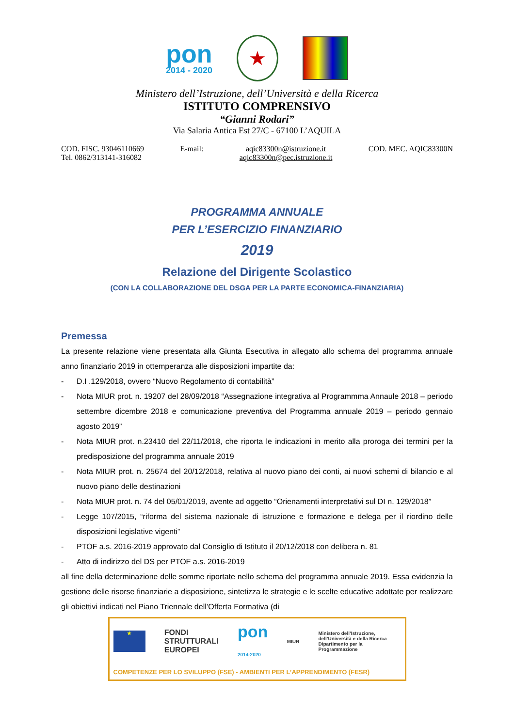pon
2014 - 2020
★
Ministero dell’Istruzione, dell’Università e della Ricerca
ISTITUTO COMPRENSIVO
“Gianni Rodari”
Via Salaria Antica Est 27/C - 67100 L’AQUILA
COD. FISC. 93046110669
Tel. 0862/313141-316082
E-mail: aqic83300n@istruzione.it
aqic83300n@pec.istruzione.it
COD. MEC. AQIC83300N
PROGRAMMA ANNUALE
PER L’ESERCIZIO FINANZIARIO
2019
Relazione del Dirigente Scolastico
(CON LA COLLABORAZIONE DEL DSGA PER LA PARTE ECONOMICA-FINANZIARIA)
Premessa
La presente relazione viene presentata alla Giunta Esecutiva in allegato allo schema del programma annuale anno finanziario 2019 in ottemperanza alle disposizioni impartite da:
-
D.I .129/2018, ovvero “Nuovo Regolamento di contabilità”
-
Nota MIUR prot. n. 19207 del 28/09/2018 “Assegnazione integrativa al Programmma Annaule 2018 – periodo settembre dicembre 2018 e comunicazione preventiva del Programma annuale 2019 – periodo gennaio agosto 2019”
-
Nota MIUR prot. n.23410 del 22/11/2018, che riporta le indicazioni in merito alla proroga dei termini per la predisposizione del programma annuale 2019
-
Nota MIUR prot. n. 25674 del 20/12/2018, relativa al nuovo piano dei conti, ai nuovi schemi di bilancio e al nuovo piano delle destinazioni
-
Nota MIUR prot. n. 74 del 05/01/2019, avente ad oggetto “Orienamenti interpretativi sul DI n. 129/2018”
-
Legge 107/2015, “riforma del sistema nazionale di istruzione e formazione e delega per il riordino delle disposizioni legislative vigenti”
-
PTOF a.s. 2016-2019 approvato dal Consiglio di Istituto il 20/12/2018 con delibera n. 81
-
Atto di indirizzo del DS per PTOF a.s. 2016-2019
all fine della determinazione delle somme riportate nello schema del programma annuale 2019. Essa evidenzia la gestione delle risorse finanziarie a disposizione, sintetizza le strategie e le scelte educative adottate per realizzare gli obiettivi indicati nel Piano Triennale dell’Offerta Formativa (di
★
FONDI
STRUTTURALI
EUROPEI
pon
2014-2020
MIUR
Ministero dell’Istruzione, dell’Università e della Ricerca
Dipartimento per la Programmazione
COMPETENZE PER LO SVILUPPO (FSE) - AMBIENTI PER L’APPRENDIMENTO (FESR)